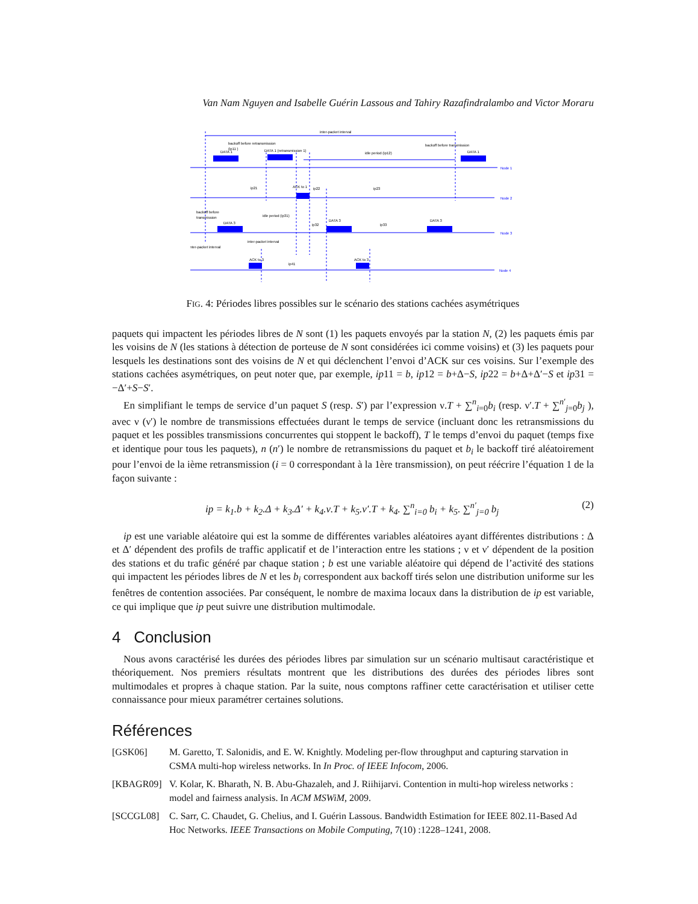Van Nam Nguyen and Isabelle Guérin Lassous and Tahiry Razafindralambo and Victor Moraru
inter-packet interval
backoff before retransmission
(ip11 )
DATA 1
DATA 1 (retransmission 1)
idle period (ip12)
backoff before transmission
DATA 1
ip21
ACK to 1
ip22
ip23
backoff before
transmission
DATA 3
idle period (ip31)
ip32
DATA 3
ip33
DATA 3
inter-packet interval
inter-packet interval
ACK to 3
ip41
ACK to 3
Node 1
Node 2
Node 3
Node 4
FIG. 4: Périodes libres possibles sur le scénario des stations cachées asymétriques
paquets qui impactent les périodes libres de N sont (1) les paquets envoyés par la station N, (2) les paquets émis par les voisins de N (les stations à détection de porteuse de N sont considérées ici comme voisins) et (3) les paquets pour lesquels les destinations sont des voisins de N et qui déclenchent l’envoi d’ACK sur ces voisins. Sur l’exemple des stations cachées asymétriques, on peut noter que, par exemple, ip11 = b, ip12 = b+Δ−S, ip22 = b+Δ+Δ′−S et ip31 = −Δ′+S−S′.
En simplifiant le temps de service d’un paquet S (resp. S′) par l’expression ν.T + ∑<sup>n</sup><sub>i=0</sub>b<sub>i</sub> (resp. ν′.T + ∑<sup>n′</sup><sub>j=0</sub>b<sub>j</sub> ), avec ν (ν′) le nombre de transmissions effectuées durant le temps de service (incluant donc les retransmissions du paquet et les possibles transmissions concurrentes qui stoppent le backoff), T le temps d’envoi du paquet (temps fixe et identique pour tous les paquets), n (n′) le nombre de retransmissions du paquet et b<sub>i</sub> le backoff tiré aléatoirement pour l’envoi de la ième retransmission (i = 0 correspondant à la 1ère transmission), on peut réécrire l’équation 1 de la façon suivante :
ip = k<sub>1</sub>.b + k<sub>2</sub>.Δ + k<sub>3</sub>.Δ′ + k<sub>4</sub>.ν.T + k<sub>5</sub>.ν′.T + k<sub>4</sub>. ∑<sup>n</sup><sub>i=0</sub> b<sub>i</sub> + k<sub>5</sub>. ∑<sup>n′</sup><sub>j=0</sub> b<sub>j</sub> (2)
ip est une variable aléatoire qui est la somme de différentes variables aléatoires ayant différentes distributions : Δ et Δ′ dépendent des profils de traffic applicatif et de l’interaction entre les stations ; ν et ν′ dépendent de la position des stations et du trafic généré par chaque station ; b est une variable aléatoire qui dépend de l’activité des stations qui impactent les périodes libres de N et les b<sub>i</sub> correspondent aux backoff tirés selon une distribution uniforme sur les fenêtres de contention associées. Par conséquent, le nombre de maxima locaux dans la distribution de ip est variable, ce qui implique que ip peut suivre une distribution multimodale.
4 Conclusion
Nous avons caractérisé les durées des périodes libres par simulation sur un scénario multisaut caractéristique et théoriquement. Nos premiers résultats montrent que les distributions des durées des périodes libres sont multimodales et propres à chaque station. Par la suite, nous comptons raffiner cette caractérisation et utiliser cette connaissance pour mieux paramétrer certaines solutions.
Références
[GSK06] M. Garetto, T. Salonidis, and E. W. Knightly. Modeling per-flow throughput and capturing starvation in CSMA multi-hop wireless networks. In In Proc. of IEEE Infocom, 2006.
[KBAGR09] V. Kolar, K. Bharath, N. B. Abu-Ghazaleh, and J. Riihijarvi. Contention in multi-hop wireless networks : model and fairness analysis. In ACM MSWiM, 2009.
[SCCGL08] C. Sarr, C. Chaudet, G. Chelius, and I. Guérin Lassous. Bandwidth Estimation for IEEE 802.11-Based Ad Hoc Networks. IEEE Transactions on Mobile Computing, 7(10) :1228–1241, 2008.